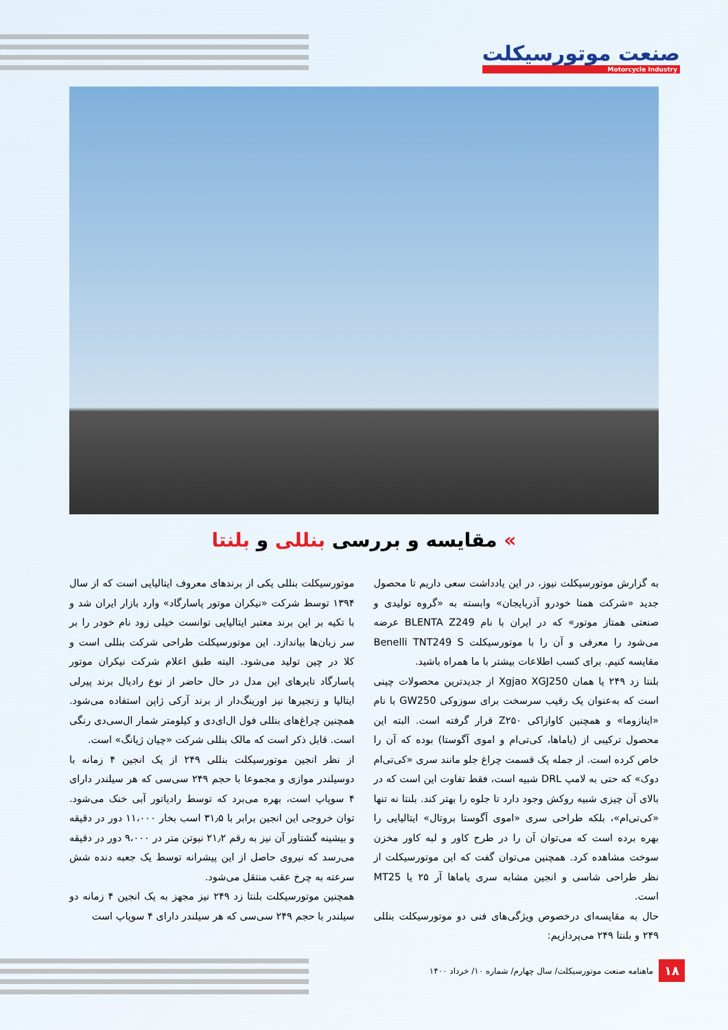صنعت موتورسیکلت
Motorcycle Industry
» مقایسه و بررسی بنللی و بلنتا
به گزارش موتورسیکلت نیوز، در این یادداشت سعی داریم تا محصول جدید «شرکت همتا خودرو آذربایجان» وابسته به «گروه تولیدی و صنعتی همتاز موتور» که در ایران با نام BLENTA Z249 عرضه می‌شود را معرفی و آن را با موتورسیکلت Benelli TNT249 S مقایسه کنیم. برای کسب اطلاعات بیشتر با ما همراه باشید.
بلنتا زد ۲۴۹ یا همان Xgjao XGJ250 از جدیدترین محصولات چینی است که به‌عنوان یک رقیب سرسخت برای سوزوکی GW250 با نام «اینازوما» و همچنین کاوازاکی Z۲۵۰ قرار گرفته است. البته این محصول ترکیبی از (یاماها، کی‌تی‌ام و اموی آگوستا) بوده که آن را خاص کرده است. از جمله یک قسمت چراغ جلو مانند سری «کی‌تی‌ام دوک» که حتی به لامپ DRL شبیه است، فقط تفاوت این است که در بالای آن چیزی شبیه روکش وجود دارد تا جلوه را بهتر کند. بلنتا نه تنها «کی‌تی‌ام»، بلکه طراحی سری «اموی آگوستا بروتال» ایتالیایی را بهره برده است که می‌توان آن را در طرح کاور و لبه کاور مخزن سوخت مشاهده کرد. همچنین می‌توان گفت که این موتورسیکلت از نظر طراحی شاسی و انجین مشابه سری یاماها آر ۲۵ یا MT25 است.
حال به مقایسه‌ای درخصوص ویژگی‌های فنی دو موتورسیکلت بنللی ۲۴۹ و بلنتا ۲۴۹ می‌پردازیم:
موتورسیکلت بنللی یکی از برندهای معروف ایتالیایی است که از سال ۱۳۹۴ توسط شرکت «نیکران موتور پاسارگاد» وارد بازار ایران شد و با تکیه بر این برند معتبر ایتالیایی توانست خیلی زود نام خودر را بر سر زبان‌ها بیاندازد. این موتورسیکلت طراحی شرکت بنللی است و کلا در چین تولید می‌شود. البته طبق اعلام شرکت نیکران موتور پاسارگاد تایرهای این مدل در حال حاضر از نوع رادیال برند پیرلی ایتالیا و زنجیرها نیز اورینگ‌دار از برند آرکی ژاپن استفاده می‌شود. همچنین چراغ‌های بنللی فول ال‌ای‌دی و کیلومتر شمار ال‌سی‌دی رنگی است. قابل ذکر است که مالک بنللی شرکت «چیان ژیانگ» است.
از نظر انجین موتورسیکلت بنللی ۲۴۹ از یک انجین ۴ زمانه با دوسیلندر موازی و مجموعا با حجم ۲۴۹ سی‌سی که هر سیلندر دارای ۴ سوپاپ است، بهره می‌برد که توسط رادیاتور آبی خنک می‌شود. توان خروجی این انجین برابر با ۳۱٫۵ اسب بخار ۱۱،۰۰۰ دور در دقیقه و بیشینه گشتاور آن نیز به رقم ۲۱٫۲ نیوتن متر در ۹،۰۰۰ دور در دقیقه می‌رسد که نیروی حاصل از این پیشرانه توسط یک جعبه دنده شش سرعته به چرخ عقب منتقل می‌شود.
همچنین موتورسیکلت بلنتا زد ۲۴۹ نیز مجهز به یک انجین ۴ زمانه دو سیلندر با حجم ۲۴۹ سی‌سی که هر سیلندر دارای ۴ سوپاپ است
۱۸ ماهنامه صنعت موتورسیکلت/ سال چهارم/ شماره ۱۰/ خرداد ۱۴۰۰